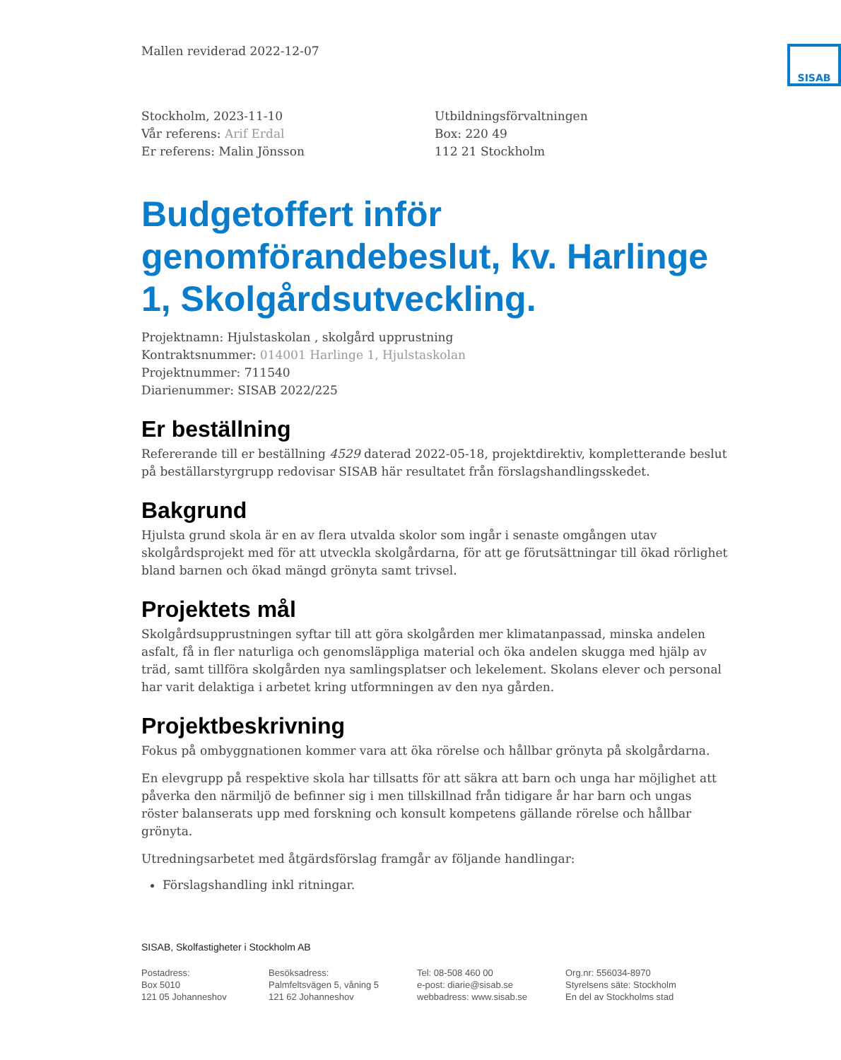Mallen reviderad 2022-12-07
SISAB
Stockholm, 2023-11-10
Vår referens: Arif Erdal
Er referens: Malin Jönsson
Utbildningsförvaltningen
Box: 220 49
112 21 Stockholm
Budgetoffert inför genomförandebeslut, kv. Harlinge 1, Skolgårdsutveckling.
Projektnamn: Hjulstaskolan , skolgård upprustning
Kontraktsnummer: 014001 Harlinge 1, Hjulstaskolan
Projektnummer: 711540
Diarienummer: SISAB 2022/225
Er beställning
Refererande till er beställning 4529 daterad 2022-05-18, projektdirektiv, kompletterande beslut på beställarstyrgrupp redovisar SISAB här resultatet från förslagshandlingsskedet.
Bakgrund
Hjulsta grund skola är en av flera utvalda skolor som ingår i senaste omgången utav skolgårdsprojekt med för att utveckla skolgårdarna, för att ge förutsättningar till ökad rörlighet bland barnen och ökad mängd grönyta samt trivsel.
Projektets mål
Skolgårdsupprustningen syftar till att göra skolgården mer klimatanpassad, minska andelen asfalt, få in fler naturliga och genomsläppliga material och öka andelen skugga med hjälp av träd, samt tillföra skolgården nya samlingsplatser och lekelement. Skolans elever och personal har varit delaktiga i arbetet kring utformningen av den nya gården.
Projektbeskrivning
Fokus på ombyggnationen kommer vara att öka rörelse och hållbar grönyta på skolgårdarna.
En elevgrupp på respektive skola har tillsatts för att säkra att barn och unga har möjlighet att påverka den närmiljö de befinner sig i men tillskillnad från tidigare år har barn och ungas röster balanserats upp med forskning och konsult kompetens gällande rörelse och hållbar grönyta.
Utredningsarbetet med åtgärdsförslag framgår av följande handlingar:
Förslagshandling inkl ritningar.
SISAB, Skolfastigheter i Stockholm AB
Postadress:
Box 5010
121 05 Johanneshov
Besöksadress:
Palmfeltsvägen 5, våning 5
121 62 Johanneshov
Tel: 08-508 460 00
e-post: diarie@sisab.se
webbadress: www.sisab.se
Org.nr: 556034-8970
Styrelsens säte: Stockholm
En del av Stockholms stad